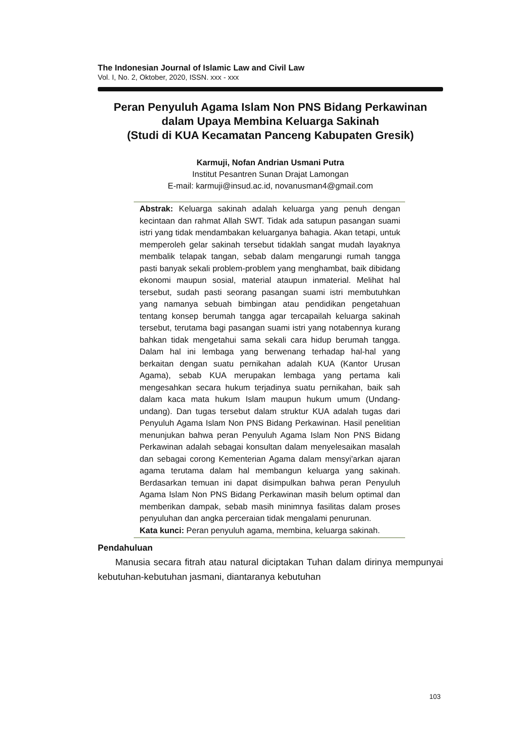The Indonesian Journal of Islamic Law and Civil Law
Vol. I, No. 2, Oktober, 2020, ISSN. xxx - xxx
Peran Penyuluh Agama Islam Non PNS Bidang Perkawinan
dalam Upaya Membina Keluarga Sakinah
(Studi di KUA Kecamatan Panceng Kabupaten Gresik)
Karmuji, Nofan Andrian Usmani Putra
Institut Pesantren Sunan Drajat Lamongan
E-mail: karmuji@insud.ac.id, novanusman4@gmail.com
Abstrak: Keluarga sakinah adalah keluarga yang penuh dengan kecintaan dan rahmat Allah SWT. Tidak ada satupun pasangan suami istri yang tidak mendambakan keluarganya bahagia. Akan tetapi, untuk memperoleh gelar sakinah tersebut tidaklah sangat mudah layaknya membalik telapak tangan, sebab dalam mengarungi rumah tangga pasti banyak sekali problem-problem yang menghambat, baik dibidang ekonomi maupun sosial, material ataupun inmaterial. Melihat hal tersebut, sudah pasti seorang pasangan suami istri membutuhkan yang namanya sebuah bimbingan atau pendidikan pengetahuan tentang konsep berumah tangga agar tercapailah keluarga sakinah tersebut, terutama bagi pasangan suami istri yang notabennya kurang bahkan tidak mengetahui sama sekali cara hidup berumah tangga. Dalam hal ini lembaga yang berwenang terhadap hal-hal yang berkaitan dengan suatu pernikahan adalah KUA (Kantor Urusan Agama), sebab KUA merupakan lembaga yang pertama kali mengesahkan secara hukum terjadinya suatu pernikahan, baik sah dalam kaca mata hukum Islam maupun hukum umum (Undang-undang). Dan tugas tersebut dalam struktur KUA adalah tugas dari Penyuluh Agama Islam Non PNS Bidang Perkawinan. Hasil penelitian menunjukan bahwa peran Penyuluh Agama Islam Non PNS Bidang Perkawinan adalah sebagai konsultan dalam menyelesaikan masalah dan sebagai corong Kementerian Agama dalam mensyi'arkan ajaran agama terutama dalam hal membangun keluarga yang sakinah. Berdasarkan temuan ini dapat disimpulkan bahwa peran Penyuluh Agama Islam Non PNS Bidang Perkawinan masih belum optimal dan memberikan dampak, sebab masih minimnya fasilitas dalam proses penyuluhan dan angka perceraian tidak mengalami penurunan.
Kata kunci: Peran penyuluh agama, membina, keluarga sakinah.
Pendahuluan
Manusia secara fitrah atau natural diciptakan Tuhan dalam dirinya mempunyai kebutuhan-kebutuhan jasmani, diantaranya kebutuhan
103